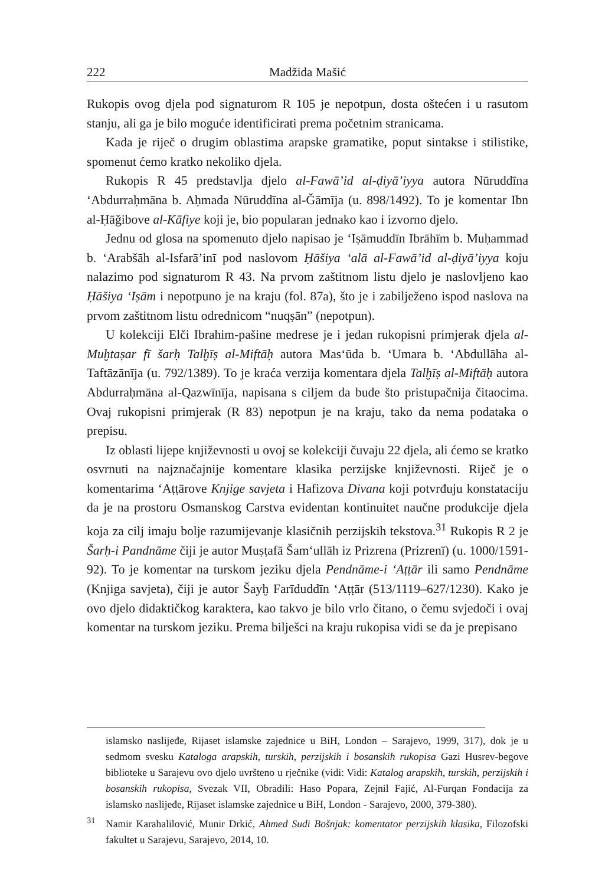222 Madžida Mašić
Rukopis ovog djela pod signaturom R 105 je nepotpun, dosta oštećen i u rasutom stanju, ali ga je bilo moguće identificirati prema početnim stranicama.
Kada je riječ o drugim oblastima arapske gramatike, poput sintakse i stilistike, spomenut ćemo kratko nekoliko djela.
Rukopis R 45 predstavlja djelo al-Fawā’id al-ḍiyā’iyya autora Nūruddīna ‘Abdurraḥmāna b. Aḥmada Nūruddīna al-Ǧāmīja (u. 898/1492). To je komentar Ibn al-Ḥāǧibove al-Kāfiye koji je, bio popularan jednako kao i izvorno djelo.
Jednu od glosa na spomenuto djelo napisao je ‘Iṣāmuddīn Ibrāhīm b. Muḥammad b. ‘Arabšāh al-Isfarā’inī pod naslovom Ḥāšiya ‘alā al-Fawā’id al-ḍiyā’iyya koju nalazimo pod signaturom R 43. Na prvom zaštitnom listu djelo je naslovljeno kao Ḥāšiya ‘Iṣām i nepotpuno je na kraju (fol. 87a), što je i zabilježeno ispod naslova na prvom zaštitnom listu odrednicom “nuqṣān” (nepotpun).
U kolekciji Elči Ibrahim-pašine medrese je i jedan rukopisni primjerak djela al-Muḫtaṣar fī šarḥ Talḫīṣ al-Miftāḥ autora Mas‘ūda b. ‘Umara b. ‘Abdullāha al-Taftāzānīja (u. 792/1389). To je kraća verzija komentara djela Talḫīṣ al-Miftāḥ autora Abdurraḥmāna al-Qazwīnīja, napisana s ciljem da bude što pristupačnija čitaocima. Ovaj rukopisni primjerak (R 83) nepotpun je na kraju, tako da nema podataka o prepisu.
Iz oblasti lijepe književnosti u ovoj se kolekciji čuvaju 22 djela, ali ćemo se kratko osvrnuti na najznačajnije komentare klasika perzijske književnosti. Riječ je o komentarima ‘Aṭṭārove Knjige savjeta i Hafizova Divana koji potvrđuju konstataciju da je na prostoru Osmanskog Carstva evidentan kontinuitet naučne produkcije djela koja za cilj imaju bolje razumijevanje klasičnih perzijskih tekstova.<sup>31</sup> Rukopis R 2 je Šarḥ-i Pandnāme čiji je autor Muṣṭafā Šam‘ullāh iz Prizrena (Prizrenī) (u. 1000/1591-92). To je komentar na turskom jeziku djela Pendnāme-i ‘Aṭṭār ili samo Pendnāme (Knjiga savjeta), čiji je autor Šayḫ Farīduddīn ‘Aṭṭār (513/1119–627/1230). Kako je ovo djelo didaktičkog karaktera, kao takvo je bilo vrlo čitano, o čemu svjedoči i ovaj komentar na turskom jeziku. Prema bilješci na kraju rukopisa vidi se da je prepisano
islamsko naslijeđe, Rijaset islamske zajednice u BiH, London – Sarajevo, 1999, 317), dok je u sedmom svesku Kataloga arapskih, turskih, perzijskih i bosanskih rukopisa Gazi Husrev-begove biblioteke u Sarajevu ovo djelo uvršteno u rječnike (vidi: Vidi: Katalog arapskih, turskih, perzijskih i bosanskih rukopisa, Svezak VII, Obradili: Haso Popara, Zejnil Fajić, Al-Furqan Fondacija za islamsko naslijeđe, Rijaset islamske zajednice u BiH, London - Sarajevo, 2000, 379-380).
<sup>31</sup> Namir Karahalilović, Munir Drkić, Ahmed Sudi Bošnjak: komentator perzijskih klasika, Filozofski fakultet u Sarajevu, Sarajevo, 2014, 10.